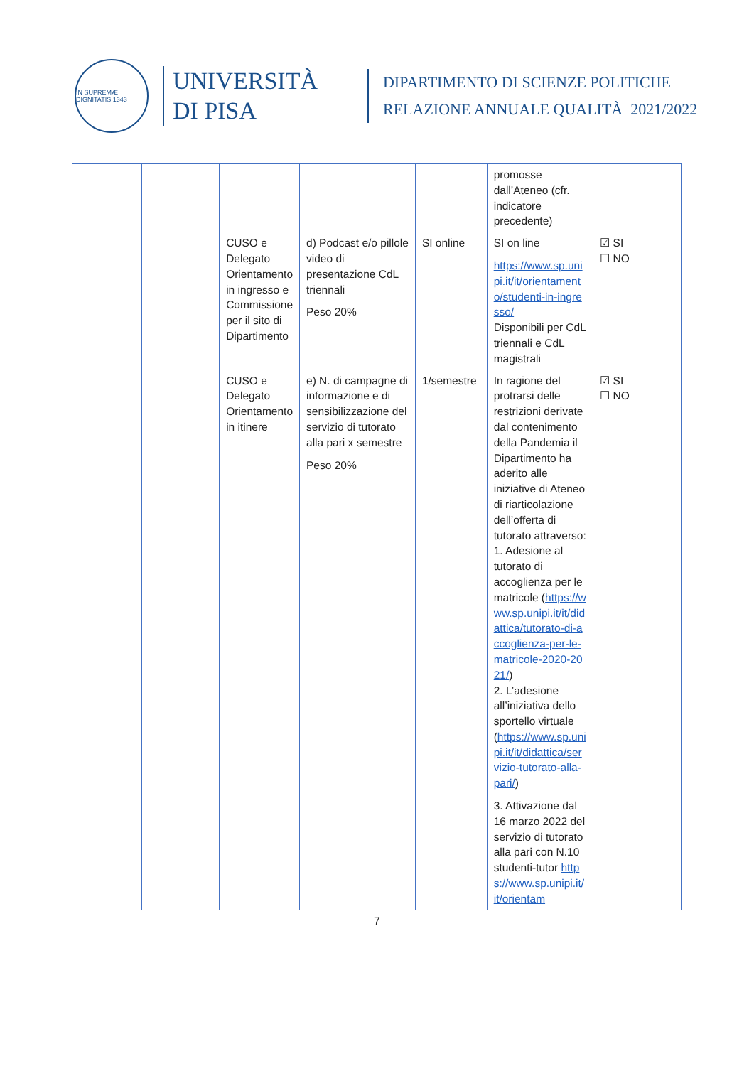IN SUPREMÆ DIGNITATIS 1343
UNIVERSITÀ
DI PISA
DIPARTIMENTO DI SCIENZE POLITICHE
RELAZIONE ANNUALE QUALITÀ 2021/2022
| | | | | | promosse dall’Ateneo (cfr. indicatore precedente) | |
| | | CUSO e Delegato Orientamento in ingresso e Commissione per il sito di Dipartimento | d) Podcast e/o pillole video di presentazione CdL triennali Peso 20% | SI online | SI on line https://www.sp.unipi.it/it/orientamento/studenti-in-ingresso/ Disponibili per CdL triennali e CdL magistrali | ☑ SI ☐ NO |
| | | CUSO e Delegato Orientamento in itinere | e) N. di campagne di informazione e di sensibilizzazione del servizio di tutorato alla pari x semestre Peso 20% | 1/semestre | In ragione del protrarsi delle restrizioni derivate dal contenimento della Pandemia il Dipartimento ha aderito alle iniziative di Ateneo di riarticolazione dell’offerta di tutorato attraverso: 1. Adesione al tutorato di accoglienza per le matricole ( https://www.sp.unipi.it/it/didattica/tutorato-di-accoglienza-per-le-matricole-2020-2021/ ) 2. L’adesione all’iniziativa dello sportello virtuale ( https://www.sp.unipi.it/it/didattica/servizio-tutorato-alla-pari/ ) 3. Attivazione dal 16 marzo 2022 del servizio di tutorato alla pari con N.10 studenti-tutor https://www.sp.unipi.it/it/orientam | ☑ SI ☐ NO |
7